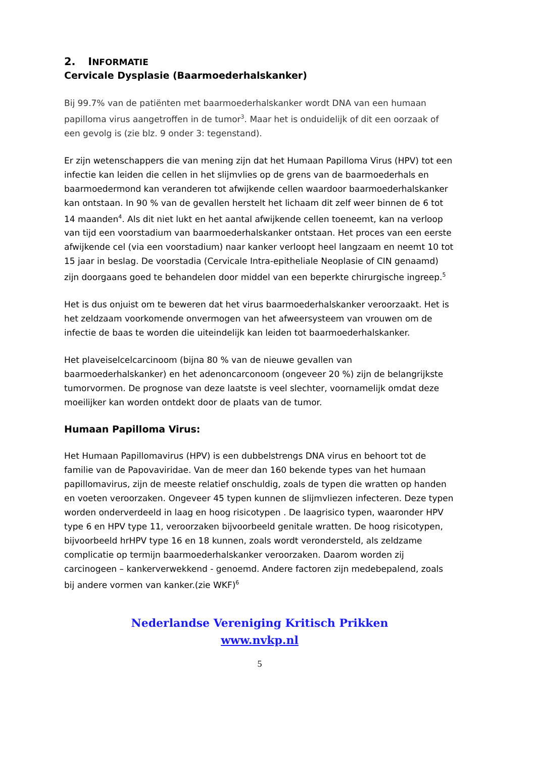2. INFORMATIE
Cervicale Dysplasie (Baarmoederhalskanker)
Bij 99.7% van de patiënten met baarmoederhalskanker wordt DNA van een humaan papilloma virus aangetroffen in de tumor<sup>3</sup>. Maar het is onduidelijk of dit een oorzaak of een gevolg is (zie blz. 9 onder 3: tegenstand).
Er zijn wetenschappers die van mening zijn dat het Humaan Papilloma Virus (HPV) tot een infectie kan leiden die cellen in het slijmvlies op de grens van de baarmoederhals en baarmoedermond kan veranderen tot afwijkende cellen waardoor baarmoederhalskanker kan ontstaan. In 90 % van de gevallen herstelt het lichaam dit zelf weer binnen de 6 tot 14 maanden<sup>4</sup>. Als dit niet lukt en het aantal afwijkende cellen toeneemt, kan na verloop van tijd een voorstadium van baarmoederhalskanker ontstaan. Het proces van een eerste afwijkende cel (via een voorstadium) naar kanker verloopt heel langzaam en neemt 10 tot 15 jaar in beslag. De voorstadia (Cervicale Intra-epitheliale Neoplasie of CIN genaamd) zijn doorgaans goed te behandelen door middel van een beperkte chirurgische ingreep.<sup>5</sup>
Het is dus onjuist om te beweren dat het virus baarmoederhalskanker veroorzaakt. Het is het zeldzaam voorkomende onvermogen van het afweersysteem van vrouwen om de infectie de baas te worden die uiteindelijk kan leiden tot baarmoederhalskanker.
Het plaveiselcelcarcinoom (bijna 80 % van de nieuwe gevallen van baarmoederhalskanker) en het adenoncarconoom (ongeveer 20 %) zijn de belangrijkste tumorvormen. De prognose van deze laatste is veel slechter, voornamelijk omdat deze moeilijker kan worden ontdekt door de plaats van de tumor.
Humaan Papilloma Virus:
Het Humaan Papillomavirus (HPV) is een dubbelstrengs DNA virus en behoort tot de familie van de Papovaviridae. Van de meer dan 160 bekende types van het humaan papillomavirus, zijn de meeste relatief onschuldig, zoals de typen die wratten op handen en voeten veroorzaken. Ongeveer 45 typen kunnen de slijmvliezen infecteren. Deze typen worden onderverdeeld in laag en hoog risicotypen . De laagrisico typen, waaronder HPV type 6 en HPV type 11, veroorzaken bijvoorbeeld genitale wratten. De hoog risicotypen, bijvoorbeeld hrHPV type 16 en 18 kunnen, zoals wordt verondersteld, als zeldzame complicatie op termijn baarmoederhalskanker veroorzaken. Daarom worden zij carcinogeen – kankerverwekkend - genoemd. Andere factoren zijn medebepalend, zoals bij andere vormen van kanker.(zie WKF)<sup>6</sup>
Nederlandse Vereniging Kritisch Prikken
www.nvkp.nl
5